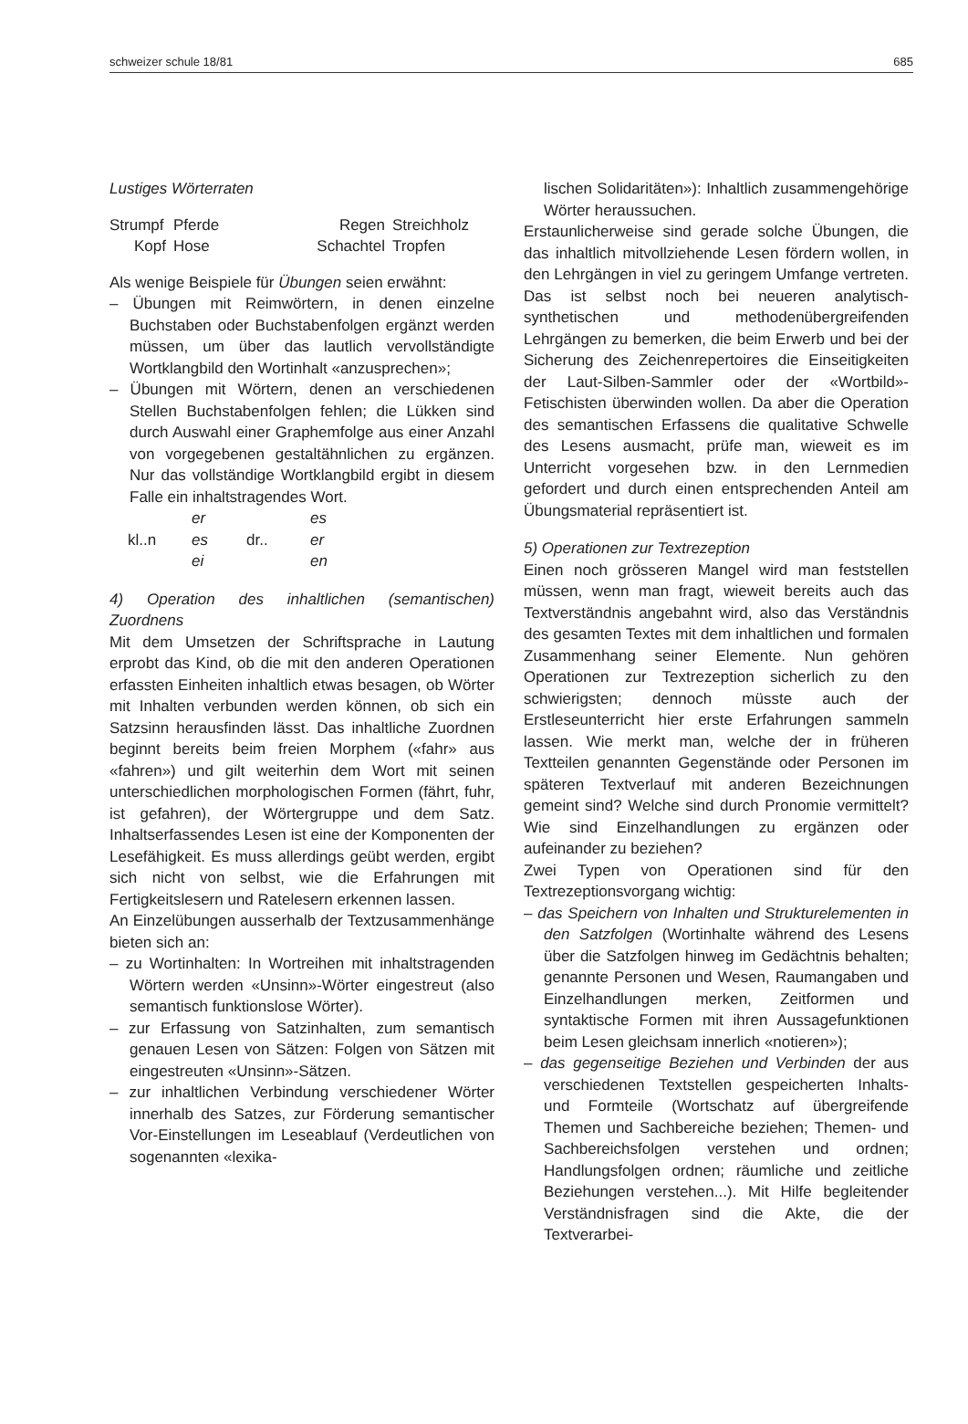schweizer schule 18/81 685
Lustiges Wörterraten
Strumpf Pferde Regen Streichholz Kopf Hose Schachtel Tropfen
Als wenige Beispiele für Übungen seien erwähnt:
– Übungen mit Reimwörtern, in denen einzelne Buchstaben oder Buchstabenfolgen ergänzt werden müssen, um über das lautlich vervollständigte Wortklangbild den Wortinhalt «anzusprechen»;
– Übungen mit Wörtern, denen an verschiedenen Stellen Buchstabenfolgen fehlen; die Lükken sind durch Auswahl einer Graphemfolge aus einer Anzahl von vorgegebenen gestaltähnlichen zu ergänzen. Nur das vollständige Wortklangbild ergibt in diesem Falle ein inhaltstragendes Wort.
er es kl..n es dr.. er ei en
4) Operation des inhaltlichen (semantischen) Zuordnens
Mit dem Umsetzen der Schriftsprache in Lautung erprobt das Kind, ob die mit den anderen Operationen erfassten Einheiten inhaltlich etwas besagen, ob Wörter mit Inhalten verbunden werden können, ob sich ein Satzsinn herausfinden lässt. Das inhaltliche Zuordnen beginnt bereits beim freien Morphem («fahr» aus «fahren») und gilt weiterhin dem Wort mit seinen unterschiedlichen morphologischen Formen (fährt, fuhr, ist gefahren), der Wörtergruppe und dem Satz. Inhaltserfassendes Lesen ist eine der Komponenten der Lesefähigkeit. Es muss allerdings geübt werden, ergibt sich nicht von selbst, wie die Erfahrungen mit Fertigkeitslesern und Ratelesern erkennen lassen.
An Einzelübungen ausserhalb der Textzusammenhänge bieten sich an:
– zu Wortinhalten: In Wortreihen mit inhaltstragenden Wörtern werden «Unsinn»-Wörter eingestreut (also semantisch funktionslose Wörter).
– zur Erfassung von Satzinhalten, zum semantisch genauen Lesen von Sätzen: Folgen von Sätzen mit eingestreuten «Unsinn»-Sätzen.
– zur inhaltlichen Verbindung verschiedener Wörter innerhalb des Satzes, zur Förderung semantischer Vor-Einstellungen im Leseablauf (Verdeutlichen von sogenannten «lexika-
lischen Solidaritäten»): Inhaltlich zusammengehörige Wörter heraussuchen.
Erstaunlicherweise sind gerade solche Übungen, die das inhaltlich mitvollziehende Lesen fördern wollen, in den Lehrgängen in viel zu geringem Umfange vertreten. Das ist selbst noch bei neueren analytisch-synthetischen und methodenübergreifenden Lehrgängen zu bemerken, die beim Erwerb und bei der Sicherung des Zeichenrepertoires die Einseitigkeiten der Laut-Silben-Sammler oder der «Wortbild»-Fetischisten überwinden wollen. Da aber die Operation des semantischen Erfassens die qualitative Schwelle des Lesens ausmacht, prüfe man, wieweit es im Unterricht vorgesehen bzw. in den Lernmedien gefordert und durch einen entsprechenden Anteil am Übungsmaterial repräsentiert ist.
5) Operationen zur Textrezeption
Einen noch grösseren Mangel wird man feststellen müssen, wenn man fragt, wieweit bereits auch das Textverständnis angebahnt wird, also das Verständnis des gesamten Textes mit dem inhaltlichen und formalen Zusammenhang seiner Elemente. Nun gehören Operationen zur Textrezeption sicherlich zu den schwierigsten; dennoch müsste auch der Erstleseunterricht hier erste Erfahrungen sammeln lassen. Wie merkt man, welche der in früheren Textteilen genannten Gegenstände oder Personen im späteren Textverlauf mit anderen Bezeichnungen gemeint sind? Welche sind durch Pronomie vermittelt? Wie sind Einzelhandlungen zu ergänzen oder aufeinander zu beziehen?
Zwei Typen von Operationen sind für den Textrezeptionsvorgang wichtig:
– das Speichern von Inhalten und Strukturelementen in den Satzfolgen (Wortinhalte während des Lesens über die Satzfolgen hinweg im Gedächtnis behalten; genannte Personen und Wesen, Raumangaben und Einzelhandlungen merken, Zeitformen und syntaktische Formen mit ihren Aussagefunktionen beim Lesen gleichsam innerlich «notieren»);
– das gegenseitige Beziehen und Verbinden der aus verschiedenen Textstellen gespeicherten Inhalts- und Formteile (Wortschatz auf übergreifende Themen und Sachbereiche beziehen; Themen- und Sachbereichsfolgen verstehen und ordnen; Handlungsfolgen ordnen; räumliche und zeitliche Beziehungen verstehen...). Mit Hilfe begleitender Verständnisfragen sind die Akte, die der Textverarbei-